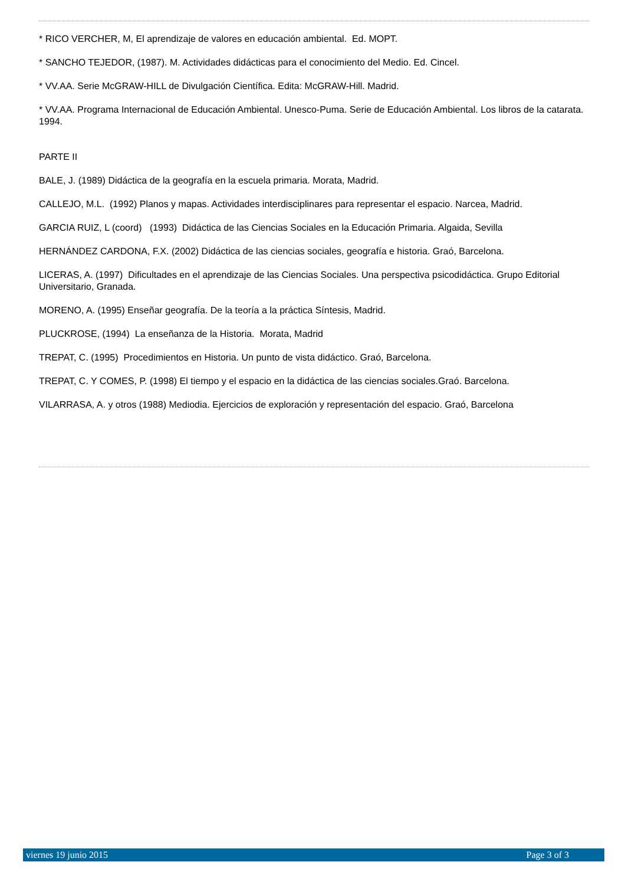* RICO VERCHER, M, El aprendizaje de valores en educación ambiental. Ed. MOPT.
* SANCHO TEJEDOR, (1987). M. Actividades didácticas para el conocimiento del Medio. Ed. Cincel.
* VV.AA. Serie McGRAW-HILL de Divulgación Científica. Edita: McGRAW-Hill. Madrid.
* VV.AA. Programa Internacional de Educación Ambiental. Unesco-Puma. Serie de Educación Ambiental. Los libros de la catarata. 1994.
PARTE II
BALE, J. (1989) Didáctica de la geografía en la escuela primaria. Morata, Madrid.
CALLEJO, M.L. (1992) Planos y mapas. Actividades interdisciplinares para representar el espacio. Narcea, Madrid.
GARCIA RUIZ, L (coord) (1993) Didáctica de las Ciencias Sociales en la Educación Primaria. Algaida, Sevilla
HERNÁNDEZ CARDONA, F.X. (2002) Didáctica de las ciencias sociales, geografía e historia. Graó, Barcelona.
LICERAS, A. (1997) Dificultades en el aprendizaje de las Ciencias Sociales. Una perspectiva psicodidáctica. Grupo Editorial Universitario, Granada.
MORENO, A. (1995) Enseñar geografía. De la teoría a la práctica Síntesis, Madrid.
PLUCKROSE, (1994) La enseñanza de la Historia. Morata, Madrid
TREPAT, C. (1995) Procedimientos en Historia. Un punto de vista didáctico. Graó, Barcelona.
TREPAT, C. Y COMES, P. (1998) El tiempo y el espacio en la didáctica de las ciencias sociales.Graó. Barcelona.
VILARRASA, A. y otros (1988) Mediodia. Ejercicios de exploración y representación del espacio. Graó, Barcelona
viernes 19 junio 2015 Page 3 of 3